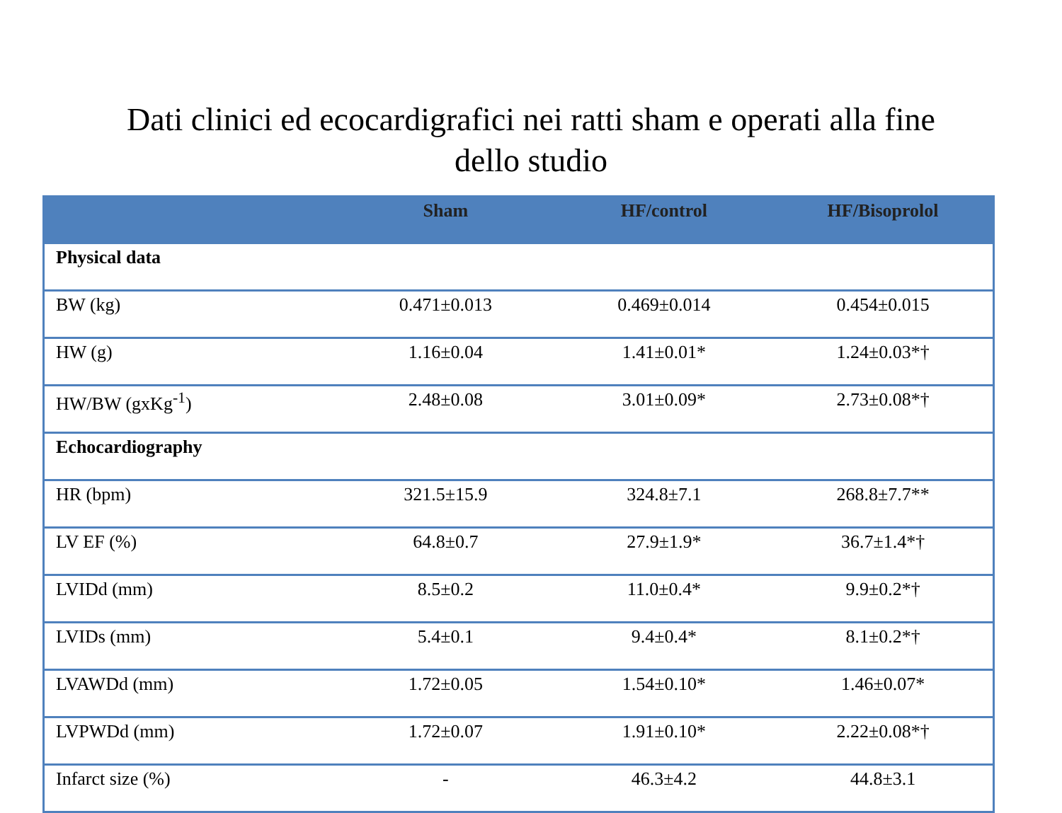Dati clinici ed ecocardigrafici nei ratti sham e operati alla fine
dello studio
| | Sham | HF/control | HF/Bisoprolol |
| --- | --- | --- | --- |
| Physical data | | | |
| BW (kg) | 0.471±0.013 | 0.469±0.014 | 0.454±0.015 |
| HW (g) | 1.16±0.04 | 1.41±0.01* | 1.24±0.03*† |
| HW/BW (gxKg<sup>-1</sup>) | 2.48±0.08 | 3.01±0.09* | 2.73±0.08*† |
| Echocardiography | | | |
| HR (bpm) | 321.5±15.9 | 324.8±7.1 | 268.8±7.7** |
| LV EF (%) | 64.8±0.7 | 27.9±1.9* | 36.7±1.4*† |
| LVIDd (mm) | 8.5±0.2 | 11.0±0.4* | 9.9±0.2*† |
| LVIDs (mm) | 5.4±0.1 | 9.4±0.4* | 8.1±0.2*† |
| LVAWDd (mm) | 1.72±0.05 | 1.54±0.10* | 1.46±0.07* |
| LVPWDd (mm) | 1.72±0.07 | 1.91±0.10* | 2.22±0.08*† |
| Infarct size (%) | - | 46.3±4.2 | 44.8±3.1 |